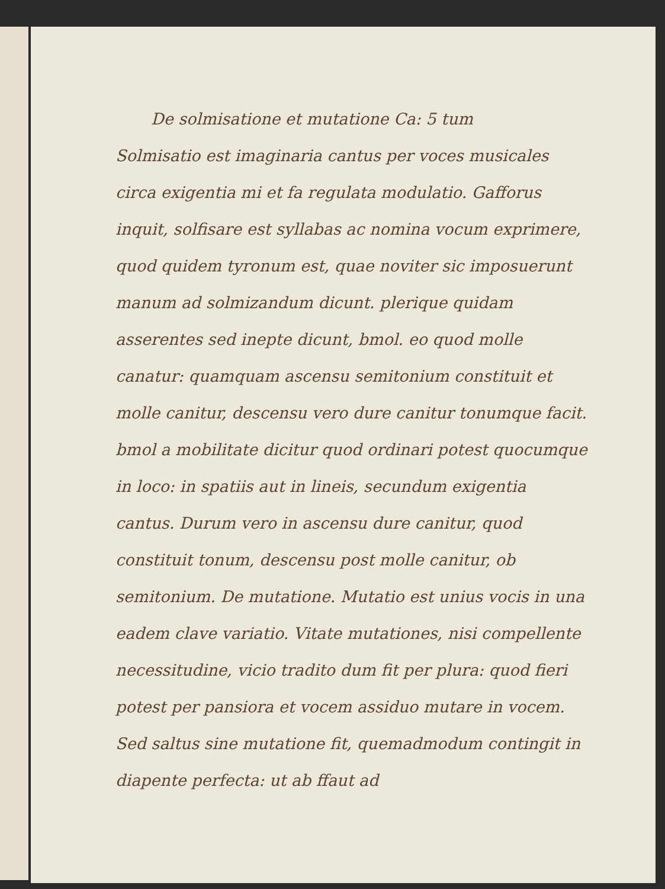De solmisatione et mutatione Ca: 5 tum
Solmisatio est imaginaria cantus per voces musicales circa exigentia mi et fa regulata modulatio. Gafforus inquit, solfisare est syllabas ac nomina vocum exprimere, quod quidem tyronum est, quae noviter sic imposuerunt manum ad solmizandum dicunt. plerique quidam asserentes sed inepte dicunt, bmol. eo quod molle canatur: quamquam ascensu semitonium constituit et molle canitur, descensu vero dure canitur tonumque facit. bmol a mobilitate dicitur quod ordinari potest quocumque in loco: in spatiis aut in lineis, secundum exigentia cantus. Durum vero in ascensu dure canitur, quod constituit tonum, descensu post molle canitur, ob semitonium. De mutatione. Mutatio est unius vocis in una eadem clave variatio. Vitate mutationes, nisi compellente necessitudine, vicio tradito dum fit per plura: quod fieri potest per pansiora et vocem assiduo mutare in vocem. Sed saltus sine mutatione fit, quemadmodum contingit in diapente perfecta: ut ab ffaut ad